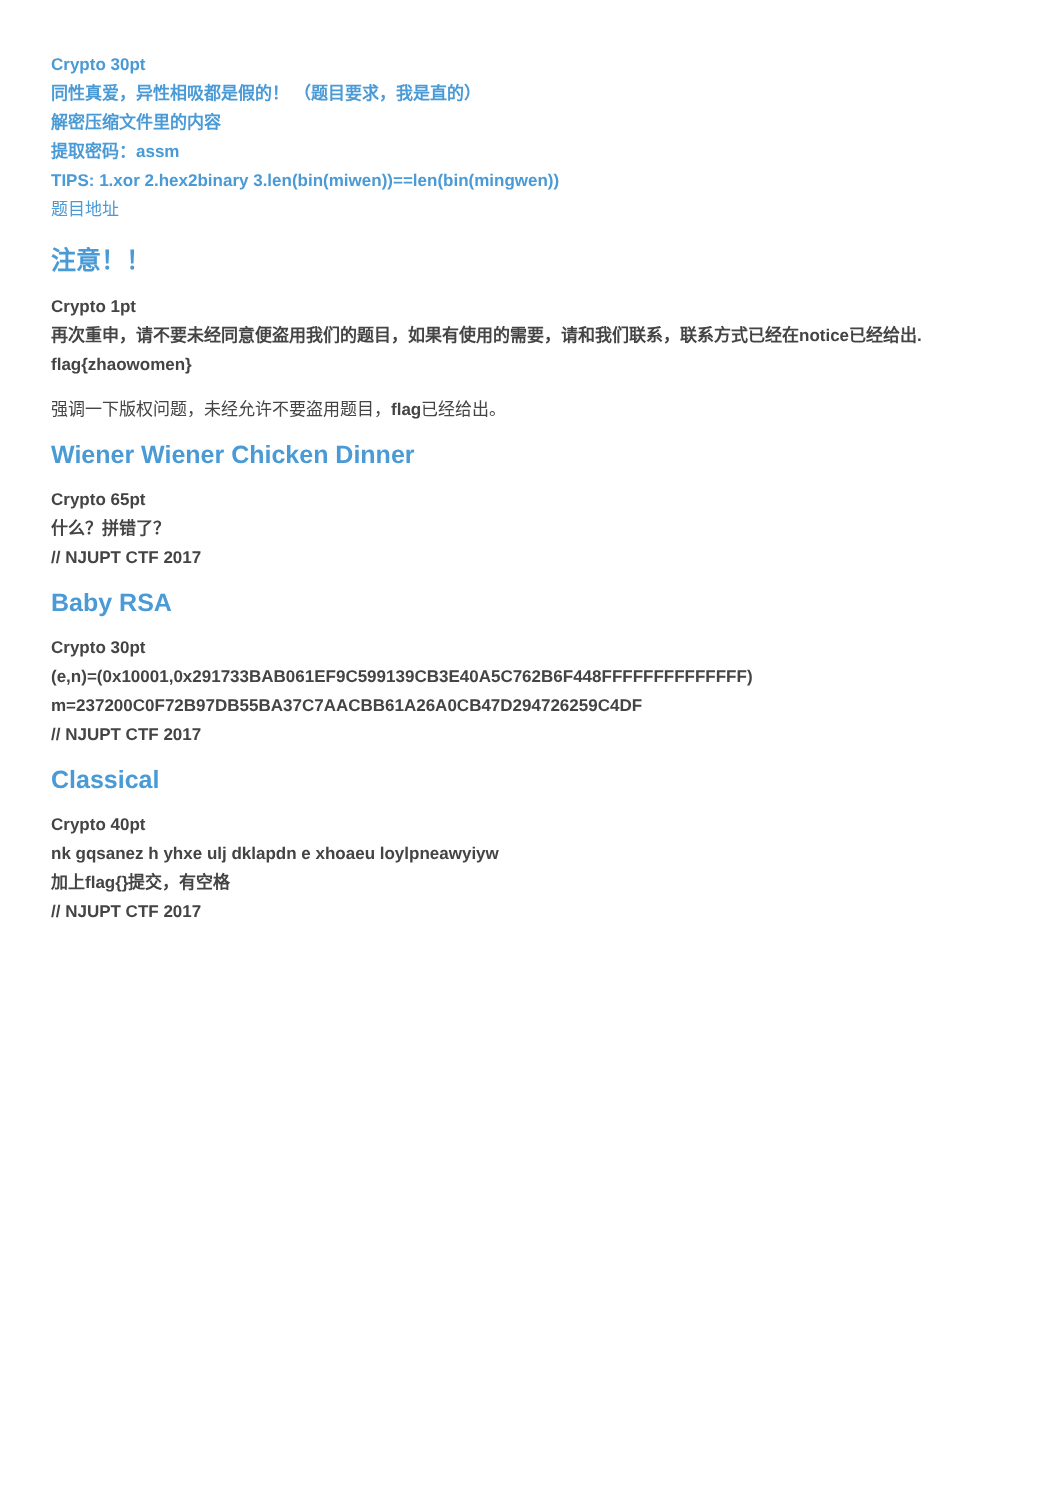Crypto 30pt
同性真爱，异性相吸都是假的！ （题目要求，我是直的）
解密压缩文件里的内容
提取密码：assm
TIPS: 1.xor 2.hex2binary 3.len(bin(miwen))==len(bin(mingwen))
题目地址
注意！！
Crypto 1pt
再次重申，请不要未经同意便盗用我们的题目，如果有使用的需要，请和我们联系，联系方式已经在notice已经给出.
flag{zhaowomen}
强调一下版权问题，未经允许不要盗用题目，flag已经给出。
Wiener Wiener Chicken Dinner
Crypto 65pt
什么？拼错了？
// NJUPT CTF 2017
Baby RSA
Crypto 30pt
(e,n)=(0x10001,0x291733BAB061EF9C599139CB3E40A5C762B6F448FFFFFFFFFFFFFF)
m=237200C0F72B97DB55BA37C7AACBB61A26A0CB47D294726259C4DF
// NJUPT CTF 2017
Classical
Crypto 40pt
nk gqsanez h yhxe ulj dklapdn e xhoaeu loylpneawyiyw
加上flag{}提交，有空格
// NJUPT CTF 2017